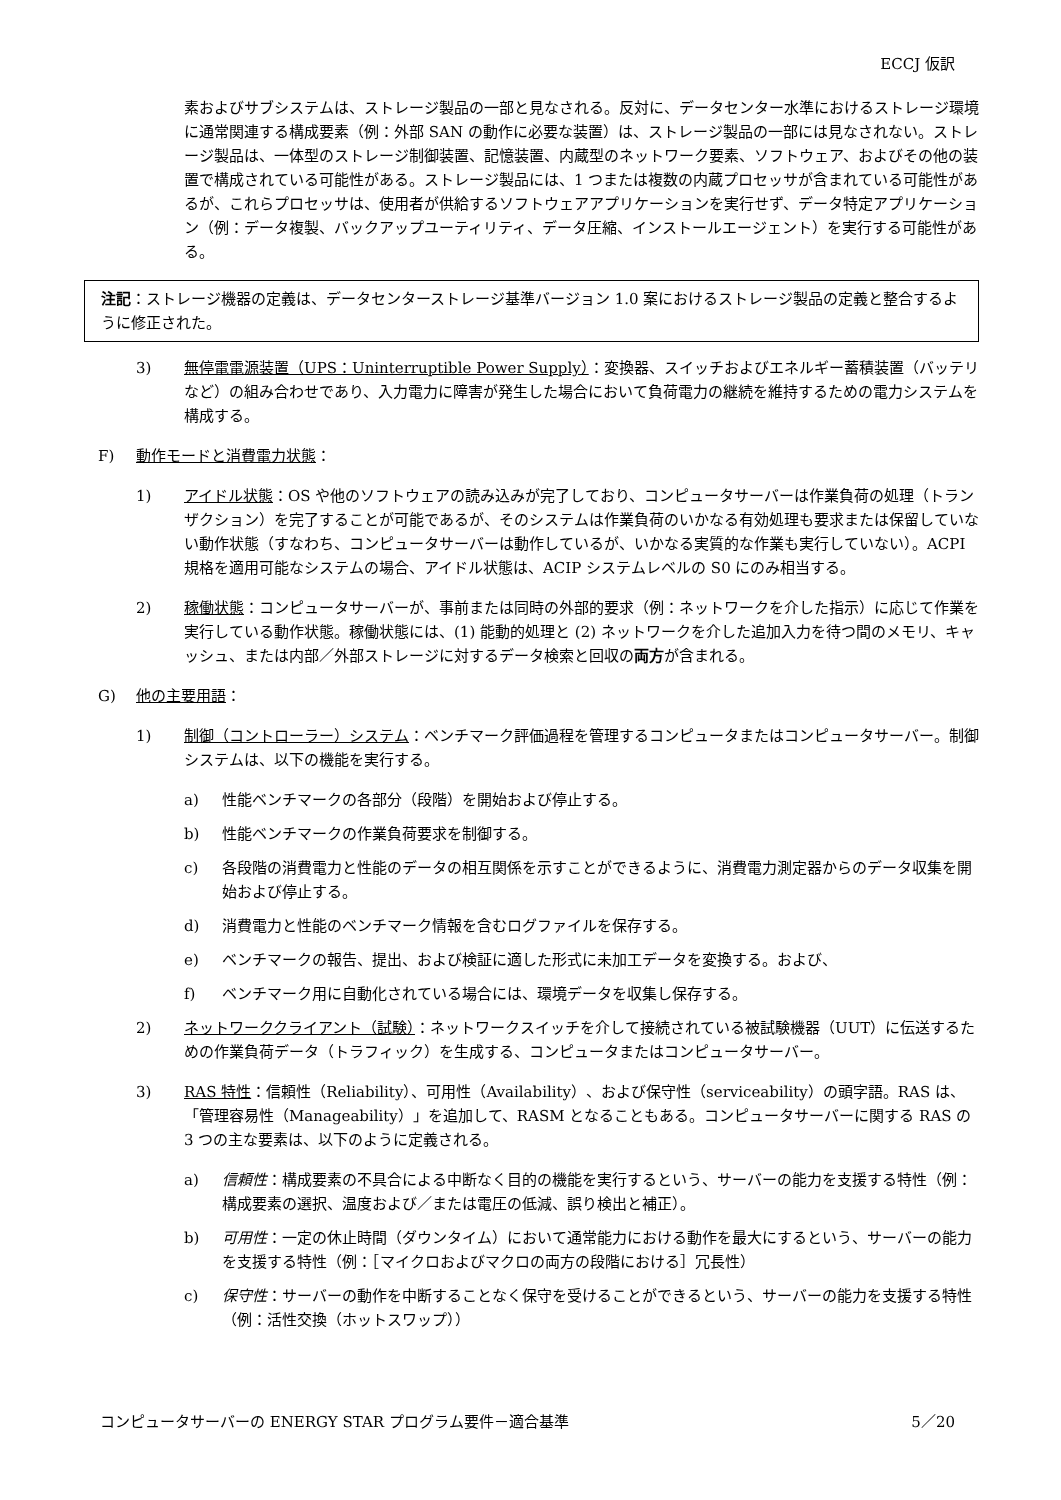ECCJ 仮訳
素およびサブシステムは、ストレージ製品の一部と見なされる。反対に、データセンター水準におけるストレージ環境に通常関連する構成要素（例：外部 SAN の動作に必要な装置）は、ストレージ製品の一部には見なされない。ストレージ製品は、一体型のストレージ制御装置、記憶装置、内蔵型のネットワーク要素、ソフトウェア、およびその他の装置で構成されている可能性がある。ストレージ製品には、1 つまたは複数の内蔵プロセッサが含まれている可能性があるが、これらプロセッサは、使用者が供給するソフトウェアアプリケーションを実行せず、データ特定アプリケーション（例：データ複製、バックアップユーティリティ、データ圧縮、インストールエージェント）を実行する可能性がある。
注記：ストレージ機器の定義は、データセンターストレージ基準バージョン 1.0 案におけるストレージ製品の定義と整合するように修正された。
3) 無停電電源装置（UPS：Uninterruptible Power Supply）：変換器、スイッチおよびエネルギー蓄積装置（バッテリなど）の組み合わせであり、入力電力に障害が発生した場合において負荷電力の継続を維持するための電力システムを構成する。
F) 動作モードと消費電力状態：
1) アイドル状態：OS や他のソフトウェアの読み込みが完了しており、コンピュータサーバーは作業負荷の処理（トランザクション）を完了することが可能であるが、そのシステムは作業負荷のいかなる有効処理も要求または保留していない動作状態（すなわち、コンピュータサーバーは動作しているが、いかなる実質的な作業も実行していない）。ACPI 規格を適用可能なシステムの場合、アイドル状態は、ACIP システムレベルの S0 にのみ相当する。
2) 稼働状態：コンピュータサーバーが、事前または同時の外部的要求（例：ネットワークを介した指示）に応じて作業を実行している動作状態。稼働状態には、(1) 能動的処理と (2) ネットワークを介した追加入力を待つ間のメモリ、キャッシュ、または内部／外部ストレージに対するデータ検索と回収の両方が含まれる。
G) 他の主要用語：
1) 制御（コントローラー）システム：ベンチマーク評価過程を管理するコンピュータまたはコンピュータサーバー。制御システムは、以下の機能を実行する。
a) 性能ベンチマークの各部分（段階）を開始および停止する。
b) 性能ベンチマークの作業負荷要求を制御する。
c) 各段階の消費電力と性能のデータの相互関係を示すことができるように、消費電力測定器からのデータ収集を開始および停止する。
d) 消費電力と性能のベンチマーク情報を含むログファイルを保存する。
e) ベンチマークの報告、提出、および検証に適した形式に未加工データを変換する。および、
f) ベンチマーク用に自動化されている場合には、環境データを収集し保存する。
2) ネットワーククライアント（試験）：ネットワークスイッチを介して接続されている被試験機器（UUT）に伝送するための作業負荷データ（トラフィック）を生成する、コンピュータまたはコンピュータサーバー。
3) RAS 特性：信頼性（Reliability）、可用性（Availability）、および保守性（serviceability）の頭字語。RAS は、「管理容易性（Manageability）」を追加して、RASM となることもある。コンピュータサーバーに関する RAS の 3 つの主な要素は、以下のように定義される。
a) 信頼性：構成要素の不具合による中断なく目的の機能を実行するという、サーバーの能力を支援する特性（例：構成要素の選択、温度および／または電圧の低減、誤り検出と補正）。
b) 可用性：一定の休止時間（ダウンタイム）において通常能力における動作を最大にするという、サーバーの能力を支援する特性（例：［マイクロおよびマクロの両方の段階における］冗長性）
c) 保守性：サーバーの動作を中断することなく保守を受けることができるという、サーバーの能力を支援する特性（例：活性交換（ホットスワップ））
コンピュータサーバーの ENERGY STAR プログラム要件－適合基準 5／20